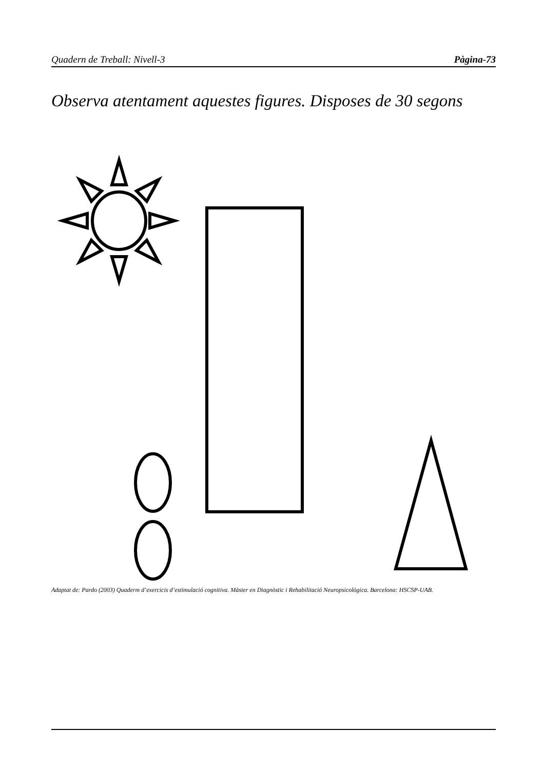Quadern de Treball: Nivell-3 Pàgina-73
Observa atentament aquestes figures. Disposes de 30 segons
Adaptat de: Pardo (2003) Quaderm d’exercicis d’estimulació cognitiva. Màster en Diagnòstic i Rehabilitació Neuropsicològica. Barcelona: HSCSP-UAB.